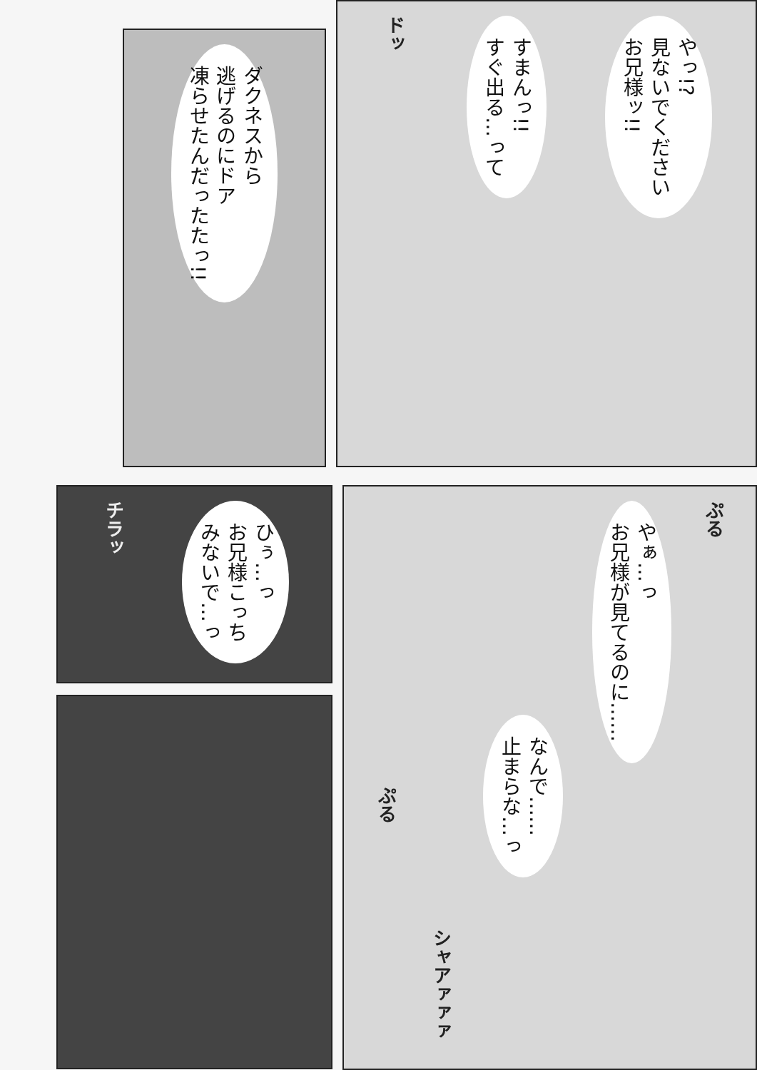やっ!?
見ないでください
お兄様ッ!!
すまんっ!!
すぐ出る…って
ドッ
ダクネスから
逃げるのにドア
凍らせたんだったたっ!!
ぷる
やぁ…っ
お兄様が見てるのに……
なんで……
止まらな…っ
シャアァァァ
ぷる
ひぅ…っ
お兄様こっち
みないで…っ
チラッ